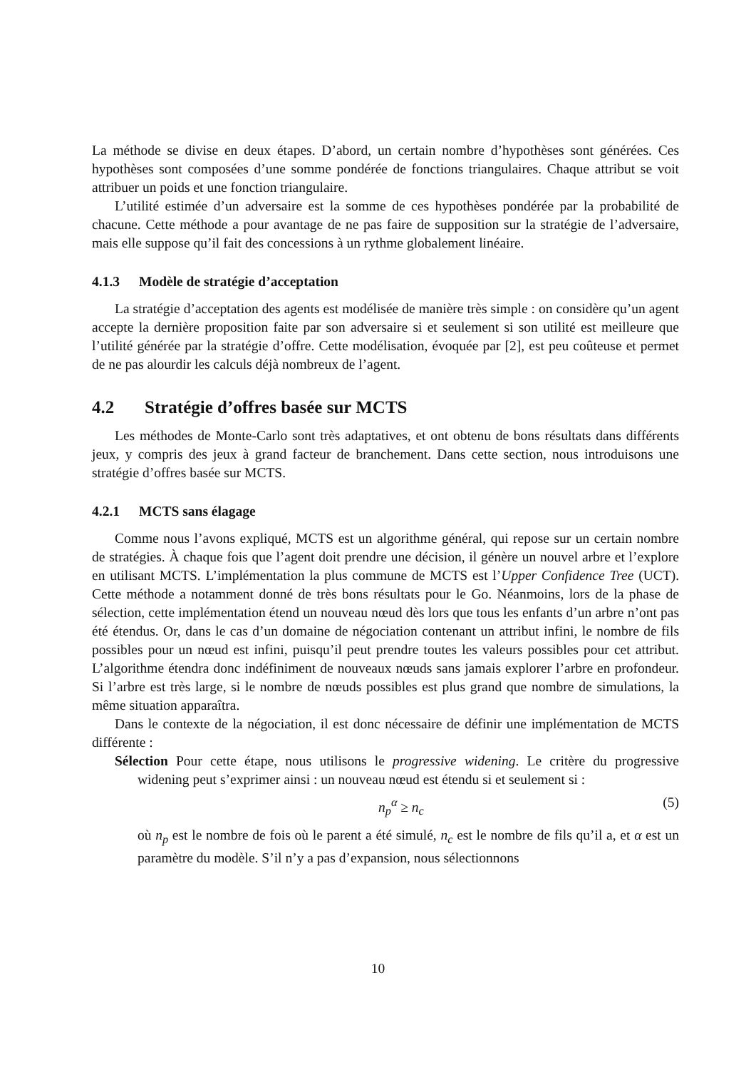La méthode se divise en deux étapes. D’abord, un certain nombre d’hypothèses sont générées. Ces hypothèses sont composées d’une somme pondérée de fonctions triangulaires. Chaque attribut se voit attribuer un poids et une fonction triangulaire.
L’utilité estimée d’un adversaire est la somme de ces hypothèses pondérée par la probabilité de chacune. Cette méthode a pour avantage de ne pas faire de supposition sur la stratégie de l’adversaire, mais elle suppose qu’il fait des concessions à un rythme globalement linéaire.
4.1.3 Modèle de stratégie d’acceptation
La stratégie d’acceptation des agents est modélisée de manière très simple : on considère qu’un agent accepte la dernière proposition faite par son adversaire si et seulement si son utilité est meilleure que l’utilité générée par la stratégie d’offre. Cette modélisation, évoquée par [2], est peu coûteuse et permet de ne pas alourdir les calculs déjà nombreux de l’agent.
4.2 Stratégie d’offres basée sur MCTS
Les méthodes de Monte-Carlo sont très adaptatives, et ont obtenu de bons résultats dans différents jeux, y compris des jeux à grand facteur de branchement. Dans cette section, nous introduisons une stratégie d’offres basée sur MCTS.
4.2.1 MCTS sans élagage
Comme nous l’avons expliqué, MCTS est un algorithme général, qui repose sur un certain nombre de stratégies. À chaque fois que l’agent doit prendre une décision, il génère un nouvel arbre et l’explore en utilisant MCTS. L’implémentation la plus commune de MCTS est l’Upper Confidence Tree (UCT). Cette méthode a notamment donné de très bons résultats pour le Go. Néanmoins, lors de la phase de sélection, cette implémentation étend un nouveau nœud dès lors que tous les enfants d’un arbre n’ont pas été étendus. Or, dans le cas d’un domaine de négociation contenant un attribut infini, le nombre de fils possibles pour un nœud est infini, puisqu’il peut prendre toutes les valeurs possibles pour cet attribut. L’algorithme étendra donc indéfiniment de nouveaux nœuds sans jamais explorer l’arbre en profondeur. Si l’arbre est très large, si le nombre de nœuds possibles est plus grand que nombre de simulations, la même situation apparaîtra.
Dans le contexte de la négociation, il est donc nécessaire de définir une implémentation de MCTS différente :
Sélection Pour cette étape, nous utilisons le progressive widening. Le critère du progressive widening peut s’exprimer ainsi : un nouveau nœud est étendu si et seulement si :
n<sub>p</sub><sup>α</sup> ≥ n<sub>c</sub> (5)
où n<sub>p</sub> est le nombre de fois où le parent a été simulé, n<sub>c</sub> est le nombre de fils qu’il a, et α est un paramètre du modèle. S’il n’y a pas d’expansion, nous sélectionnons
10